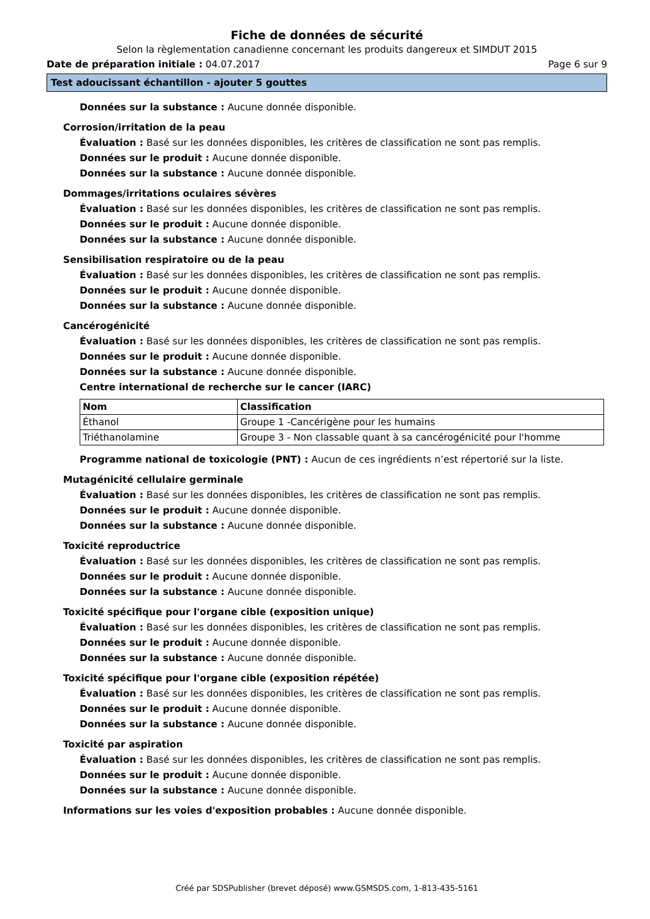Fiche de données de sécurité
Selon la règlementation canadienne concernant les produits dangereux et SIMDUT 2015
Date de préparation initiale : 04.07.2017 Page 6 sur 9
Test adoucissant échantillon - ajouter 5 gouttes
Données sur la substance : Aucune donnée disponible.
Corrosion/irritation de la peau
Évaluation : Basé sur les données disponibles, les critères de classification ne sont pas remplis.
Données sur le produit : Aucune donnée disponible.
Données sur la substance : Aucune donnée disponible.
Dommages/irritations oculaires sévères
Évaluation : Basé sur les données disponibles, les critères de classification ne sont pas remplis.
Données sur le produit : Aucune donnée disponible.
Données sur la substance : Aucune donnée disponible.
Sensibilisation respiratoire ou de la peau
Évaluation : Basé sur les données disponibles, les critères de classification ne sont pas remplis.
Données sur le produit : Aucune donnée disponible.
Données sur la substance : Aucune donnée disponible.
Cancérogénicité
Évaluation : Basé sur les données disponibles, les critères de classification ne sont pas remplis.
Données sur le produit : Aucune donnée disponible.
Données sur la substance : Aucune donnée disponible.
Centre international de recherche sur le cancer (IARC)
| Nom | Classification |
| --- | --- |
| Éthanol | Groupe 1 -Cancérigène pour les humains |
| Triéthanolamine | Groupe 3 - Non classable quant à sa cancérogénicité pour l'homme |
Programme national de toxicologie (PNT) : Aucun de ces ingrédients n’est répertorié sur la liste.
Mutagénicité cellulaire germinale
Évaluation : Basé sur les données disponibles, les critères de classification ne sont pas remplis.
Données sur le produit : Aucune donnée disponible.
Données sur la substance : Aucune donnée disponible.
Toxicité reproductrice
Évaluation : Basé sur les données disponibles, les critères de classification ne sont pas remplis.
Données sur le produit : Aucune donnée disponible.
Données sur la substance : Aucune donnée disponible.
Toxicité spécifique pour l'organe cible (exposition unique)
Évaluation : Basé sur les données disponibles, les critères de classification ne sont pas remplis.
Données sur le produit : Aucune donnée disponible.
Données sur la substance : Aucune donnée disponible.
Toxicité spécifique pour l'organe cible (exposition répétée)
Évaluation : Basé sur les données disponibles, les critères de classification ne sont pas remplis.
Données sur le produit : Aucune donnée disponible.
Données sur la substance : Aucune donnée disponible.
Toxicité par aspiration
Évaluation : Basé sur les données disponibles, les critères de classification ne sont pas remplis.
Données sur le produit : Aucune donnée disponible.
Données sur la substance : Aucune donnée disponible.
Informations sur les voies d'exposition probables : Aucune donnée disponible.
Créé par SDSPublisher (brevet déposé) www.GSMSDS.com, 1-813-435-5161